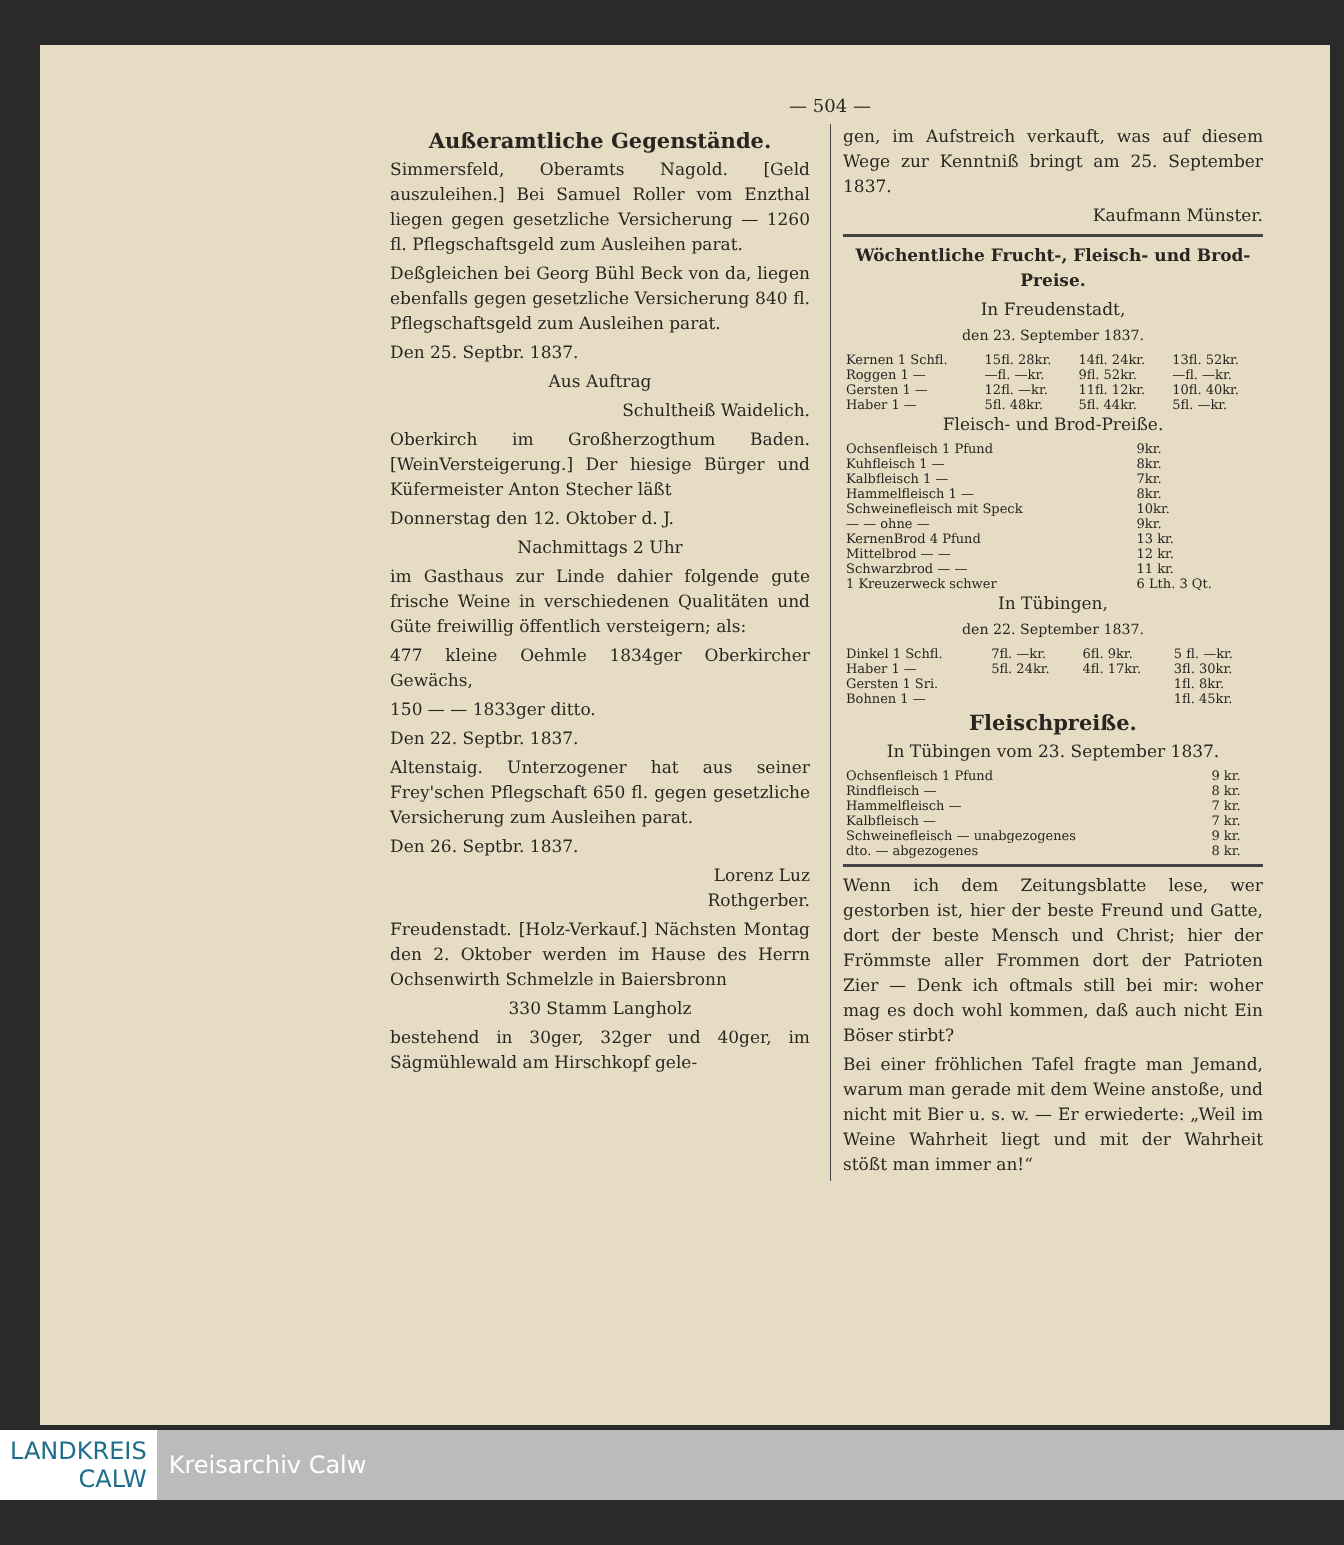— 504 —
Außeramtliche Gegenstände.
Simmersfeld, Oberamts Nagold. [Geld auszuleihen.] Bei Samuel Roller vom Enzthal liegen gegen gesetzliche Versicherung — 1260 fl. Pflegschaftsgeld zum Ausleihen parat.
Deßgleichen bei Georg Bühl Beck von da, liegen ebenfalls gegen gesetzliche Versicherung 840 fl. Pflegschaftsgeld zum Ausleihen parat.
Den 25. Septbr. 1837.
Aus Auftrag
Schultheiß Waidelich.
Oberkirch im Großherzogthum Baden. [WeinVersteigerung.] Der hiesige Bürger und Küfermeister Anton Stecher läßt
Donnerstag den 12. Oktober d. J.
Nachmittags 2 Uhr
im Gasthaus zur Linde dahier folgende gute frische Weine in verschiedenen Qualitäten und Güte freiwillig öffentlich versteigern; als:
477 kleine Oehmle 1834ger Oberkircher Gewächs,
150 — — 1833ger ditto.
Den 22. Septbr. 1837.
Altenstaig. Unterzogener hat aus seiner Frey'schen Pflegschaft 650 fl. gegen gesetzliche Versicherung zum Ausleihen parat.
Den 26. Septbr. 1837.
Lorenz Luz
Rothgerber.
Freudenstadt. [Holz-Verkauf.] Nächsten Montag den 2. Oktober werden im Hause des Herrn Ochsenwirth Schmelzle in Baiersbronn
330 Stamm Langholz
bestehend in 30ger, 32ger und 40ger, im Sägmühlewald am Hirschkopf gele-
gen, im Aufstreich verkauft, was auf diesem Wege zur Kenntniß bringt am 25. September 1837.
Kaufmann Münster.
Wöchentliche Frucht-, Fleisch- und Brod-Preise.
In Freudenstadt,
den 23. September 1837.
| Kernen 1 Schfl. | 15fl. 28kr. | 14fl. 24kr. | 13fl. 52kr. |
| Roggen 1 — | —fl. —kr. | 9fl. 52kr. | —fl. —kr. |
| Gersten 1 — | 12fl. —kr. | 11fl. 12kr. | 10fl. 40kr. |
| Haber 1 — | 5fl. 48kr. | 5fl. 44kr. | 5fl. —kr. |
Fleisch- und Brod-Preiße.
| Ochsenfleisch 1 Pfund | 9kr. |
| Kuhfleisch 1 — | 8kr. |
| Kalbfleisch 1 — | 7kr. |
| Hammelfleisch 1 — | 8kr. |
| Schweinefleisch mit Speck | 10kr. |
| — — ohne — | 9kr. |
| KernenBrod 4 Pfund | 13 kr. |
| Mittelbrod — — | 12 kr. |
| Schwarzbrod — — | 11 kr. |
| 1 Kreuzerweck schwer | 6 Lth. 3 Qt. |
In Tübingen,
den 22. September 1837.
| Dinkel 1 Schfl. | 7fl. —kr. | 6fl. 9kr. | 5 fl. —kr. |
| Haber 1 — | 5fl. 24kr. | 4fl. 17kr. | 3fl. 30kr. |
| Gersten 1 Sri. | | | 1fl. 8kr. |
| Bohnen 1 — | | | 1fl. 45kr. |
Fleischpreiße.
In Tübingen vom 23. September 1837.
| Ochsenfleisch 1 Pfund | 9 kr. |
| Rindfleisch — | 8 kr. |
| Hammelfleisch — | 7 kr. |
| Kalbfleisch — | 7 kr. |
| Schweinefleisch — unabgezogenes | 9 kr. |
| dto. — abgezogenes | 8 kr. |
Wenn ich dem Zeitungsblatte lese, wer gestorben ist, hier der beste Freund und Gatte, dort der beste Mensch und Christ; hier der Frömmste aller Frommen dort der Patrioten Zier — Denk ich oftmals still bei mir: woher mag es doch wohl kommen, daß auch nicht Ein Böser stirbt?
Bei einer fröhlichen Tafel fragte man Jemand, warum man gerade mit dem Weine anstoße, und nicht mit Bier u. s. w. — Er erwiederte: „Weil im Weine Wahrheit liegt und mit der Wahrheit stößt man immer an!“
LANDKREIS
CALW
Kreisarchiv Calw